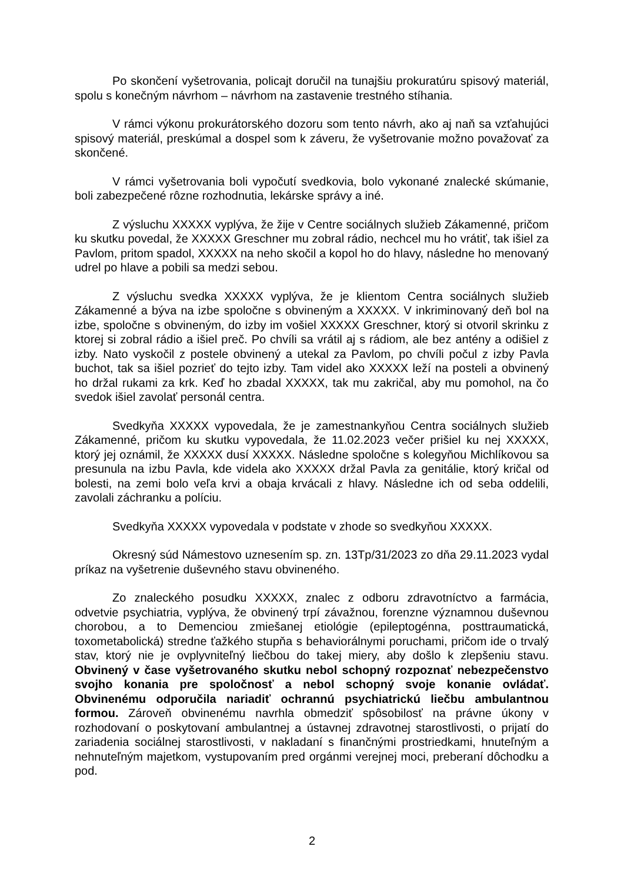Po skončení vyšetrovania, policajt doručil na tunajšiu prokuratúru spisový materiál, spolu s konečným návrhom – návrhom na zastavenie trestného stíhania.
V rámci výkonu prokurátorského dozoru som tento návrh, ako aj naň sa vzťahujúci spisový materiál, preskúmal a dospel som k záveru, že vyšetrovanie možno považovať za skončené.
V rámci vyšetrovania boli vypočutí svedkovia, bolo vykonané znalecké skúmanie, boli zabezpečené rôzne rozhodnutia, lekárske správy a iné.
Z výsluchu XXXXX vyplýva, že žije v Centre sociálnych služieb Zákamenné, pričom ku skutku povedal, že XXXXX Greschner mu zobral rádio, nechcel mu ho vrátiť, tak išiel za Pavlom, pritom spadol, XXXXX na neho skočil a kopol ho do hlavy, následne ho menovaný udrel po hlave a pobili sa medzi sebou.
Z výsluchu svedka XXXXX vyplýva, že je klientom Centra sociálnych služieb Zákamenné a býva na izbe spoločne s obvineným a XXXXX. V inkriminovaný deň bol na izbe, spoločne s obvineným, do izby im vošiel XXXXX Greschner, ktorý si otvoril skrinku z ktorej si zobral rádio a išiel preč. Po chvíli sa vrátil aj s rádiom, ale bez antény a odišiel z izby. Nato vyskočil z postele obvinený a utekal za Pavlom, po chvíli počul z izby Pavla buchot, tak sa išiel pozrieť do tejto izby. Tam videl ako XXXXX leží na posteli a obvinený ho držal rukami za krk. Keď ho zbadal XXXXX, tak mu zakričal, aby mu pomohol, na čo svedok išiel zavolať personál centra.
Svedkyňa XXXXX vypovedala, že je zamestnankyňou Centra sociálnych služieb Zákamenné, pričom ku skutku vypovedala, že 11.02.2023 večer prišiel ku nej XXXXX, ktorý jej oznámil, že XXXXX dusí XXXXX. Následne spoločne s kolegyňou Michlíkovou sa presunula na izbu Pavla, kde videla ako XXXXX držal Pavla za genitálie, ktorý kričal od bolesti, na zemi bolo veľa krvi a obaja krvácali z hlavy. Následne ich od seba oddelili, zavolali záchranku a políciu.
Svedkyňa XXXXX vypovedala v podstate v zhode so svedkyňou XXXXX.
Okresný súd Námestovo uznesením sp. zn. 13Tp/31/2023 zo dňa 29.11.2023 vydal príkaz na vyšetrenie duševného stavu obvineného.
Zo znaleckého posudku XXXXX, znalec z odboru zdravotníctvo a farmácia, odvetvie psychiatria, vyplýva, že obvinený trpí závažnou, forenzne významnou duševnou chorobou, a to Demenciou zmiešanej etiológie (epileptogénna, posttraumatická, toxometabolická) stredne ťažkého stupňa s behaviorálnymi poruchami, pričom ide o trvalý stav, ktorý nie je ovplyvniteľný liečbou do takej miery, aby došlo k zlepšeniu stavu. Obvinený v čase vyšetrovaného skutku nebol schopný rozpoznať nebezpečenstvo svojho konania pre spoločnosť a nebol schopný svoje konanie ovládať. Obvinenému odporučila nariadiť ochrannú psychiatrickú liečbu ambulantnou formou. Zároveň obvinenému navrhla obmedziť spôsobilosť na právne úkony v rozhodovaní o poskytovaní ambulantnej a ústavnej zdravotnej starostlivosti, o prijatí do zariadenia sociálnej starostlivosti, v nakladaní s finančnými prostriedkami, hnuteľným a nehnuteľným majetkom, vystupovaním pred orgánmi verejnej moci, preberaní dôchodku a pod.
2